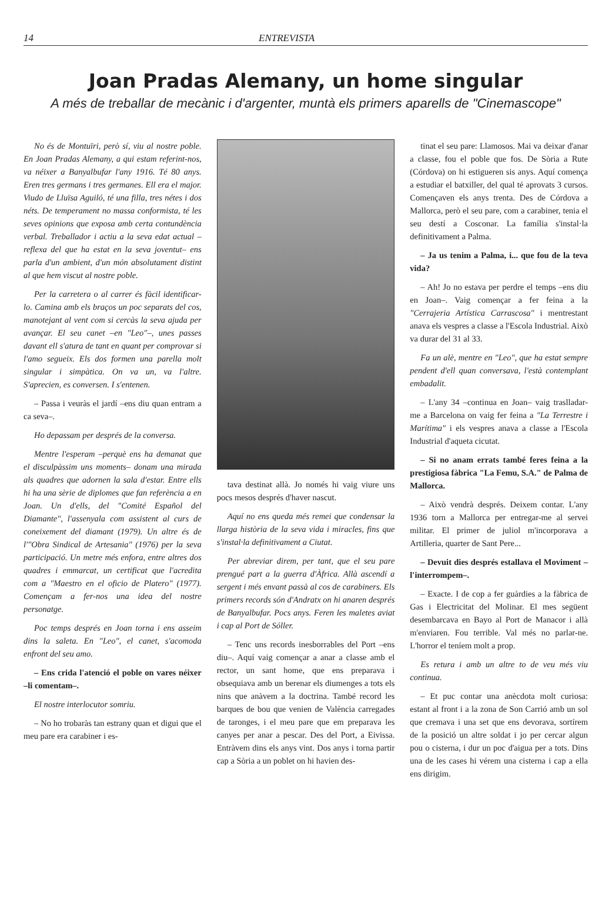14 ENTREVISTA
Joan Pradas Alemany, un home singular
A més de treballar de mecànic i d'argenter, muntà els primers aparells de "Cinemascope"
No és de Montuïri, però sí, viu al nostre poble. En Joan Pradas Alemany, a qui estam referint-nos, va néixer a Banyalbufar l'any 1916. Té 80 anys. Eren tres germans i tres germanes. Ell era el major. Viudo de Lluïsa Aguiló, té una filla, tres nétes i dos néts. De temperament no massa conformista, té les seves opinions que exposa amb certa contundència verbal. Treballador i actiu a la seva edat actual –reflexa del que ha estat en la seva joventut– ens parla d'un ambient, d'un món absolutament distint al que hem viscut al nostre poble.
Per la carretera o al carrer és fàcil identificar-lo. Camina amb els braços un poc separats del cos, manotejant al vent com si cercàs la seva ajuda per avançar. El seu canet –en "Leo"–, unes passes davant ell s'atura de tant en quant per comprovar si l'amo segueix. Els dos formen una parella molt singular i simpàtica. On va un, va l'altre. S'aprecien, es conversen. I s'entenen.
– Passa i veuràs el jardí –ens diu quan entram a ca seva–.
Ho depassam per després de la conversa.
Mentre l'esperam –perquè ens ha demanat que el disculpàssim uns moments– donam una mirada als quadres que adornen la sala d'estar. Entre ells hi ha una sèrie de diplomes que fan referència a en Joan. Un d'ells, del "Comité Español del Diamante", l'assenyala com assistent al curs de coneixement del diamant (1979). Un altre és de l'"Obra Sindical de Artesania" (1976) per la seva participació. Un metre més enfora, entre altres dos quadres i emmarcat, un certificat que l'acredita com a "Maestro en el oficio de Platero" (1977). Començam a fer-nos una idea del nostre personatge.
Poc temps després en Joan torna i ens asseim dins la saleta. En "Leo", el canet, s'acomoda enfront del seu amo.
– Ens crida l'atenció el poble on vares néixer –li comentam–.
El nostre interlocutor somriu.
– No ho trobaràs tan estrany quan et digui que el meu pare era carabiner i es-
tava destinat allà. Jo només hi vaig viure uns pocs mesos després d'haver nascut.
Aquí no ens queda més remei que condensar la llarga història de la seva vida i miracles, fins que s'instal·la definitivament a Ciutat.
Per abreviar direm, per tant, que el seu pare prengué part a la guerra d'Àfrica. Allà ascendí a sergent i més envant passà al cos de carabiners. Els primers records són d'Andratx on hi anaren després de Banyalbufar. Pocs anys. Feren les maletes aviat i cap al Port de Sóller.
– Tenc uns records inesborrables del Port –ens diu–. Aquí vaig començar a anar a classe amb el rector, un sant home, que ens preparava i obsequiava amb un berenar els diumenges a tots els nins que anàvem a la doctrina. També record les barques de bou que venien de València carregades de taronges, i el meu pare que em preparava les canyes per anar a pescar. Des del Port, a Eivissa. Entràvem dins els anys vint. Dos anys i torna partir cap a Sòria a un poblet on hi havien des-
tinat el seu pare: Llamosos. Mai va deixar d'anar a classe, fou el poble que fos. De Sòria a Rute (Córdova) on hi estigueren sis anys. Aquí comença a estudiar el batxiller, del qual té aprovats 3 cursos. Començaven els anys trenta. Des de Córdova a Mallorca, però el seu pare, com a carabiner, tenia el seu destí a Cosconar. La família s'instal·la definitivament a Palma.
– Ja us tenim a Palma, i... que fou de la teva vida?
– Ah! Jo no estava per perdre el temps –ens diu en Joan–. Vaig començar a fer feina a la "Cerrajeria Artística Carrascosa" i mentrestant anava els vespres a classe a l'Escola Industrial. Això va durar del 31 al 33.
Fa un alè, mentre en "Leo", que ha estat sempre pendent d'ell quan conversava, l'està contemplant embadalit.
– L'any 34 –continua en Joan– vaig traslladar-me a Barcelona on vaig fer feina a "La Terrestre i Marítima" i els vespres anava a classe a l'Escola Industrial d'aqueta cicutat.
– Si no anam errats també feres feina a la prestigiosa fàbrica "La Femu, S.A." de Palma de Mallorca.
– Això vendrà després. Deixem contar. L'any 1936 torn a Mallorca per entregar-me al servei militar. El primer de juliol m'incorporava a Artilleria, quarter de Sant Pere...
– Devuit dies després estallava el Moviment –l'interrompem–.
– Exacte. I de cop a fer guàrdies a la fàbrica de Gas i Electricitat del Molinar. El mes següent desembarcava en Bayo al Port de Manacor i allà m'enviaren. Fou terrible. Val més no parlar-ne. L'horror el teníem molt a prop.
Es retura i amb un altre to de veu més viu continua.
– Et puc contar una anècdota molt curiosa: estant al front i a la zona de Son Carrió amb un sol que cremava i una set que ens devorava, sortírem de la posició un altre soldat i jo per cercar algun pou o cisterna, i dur un poc d'aigua per a tots. Dins una de les cases hi vérem una cisterna i cap a ella ens dirigim.